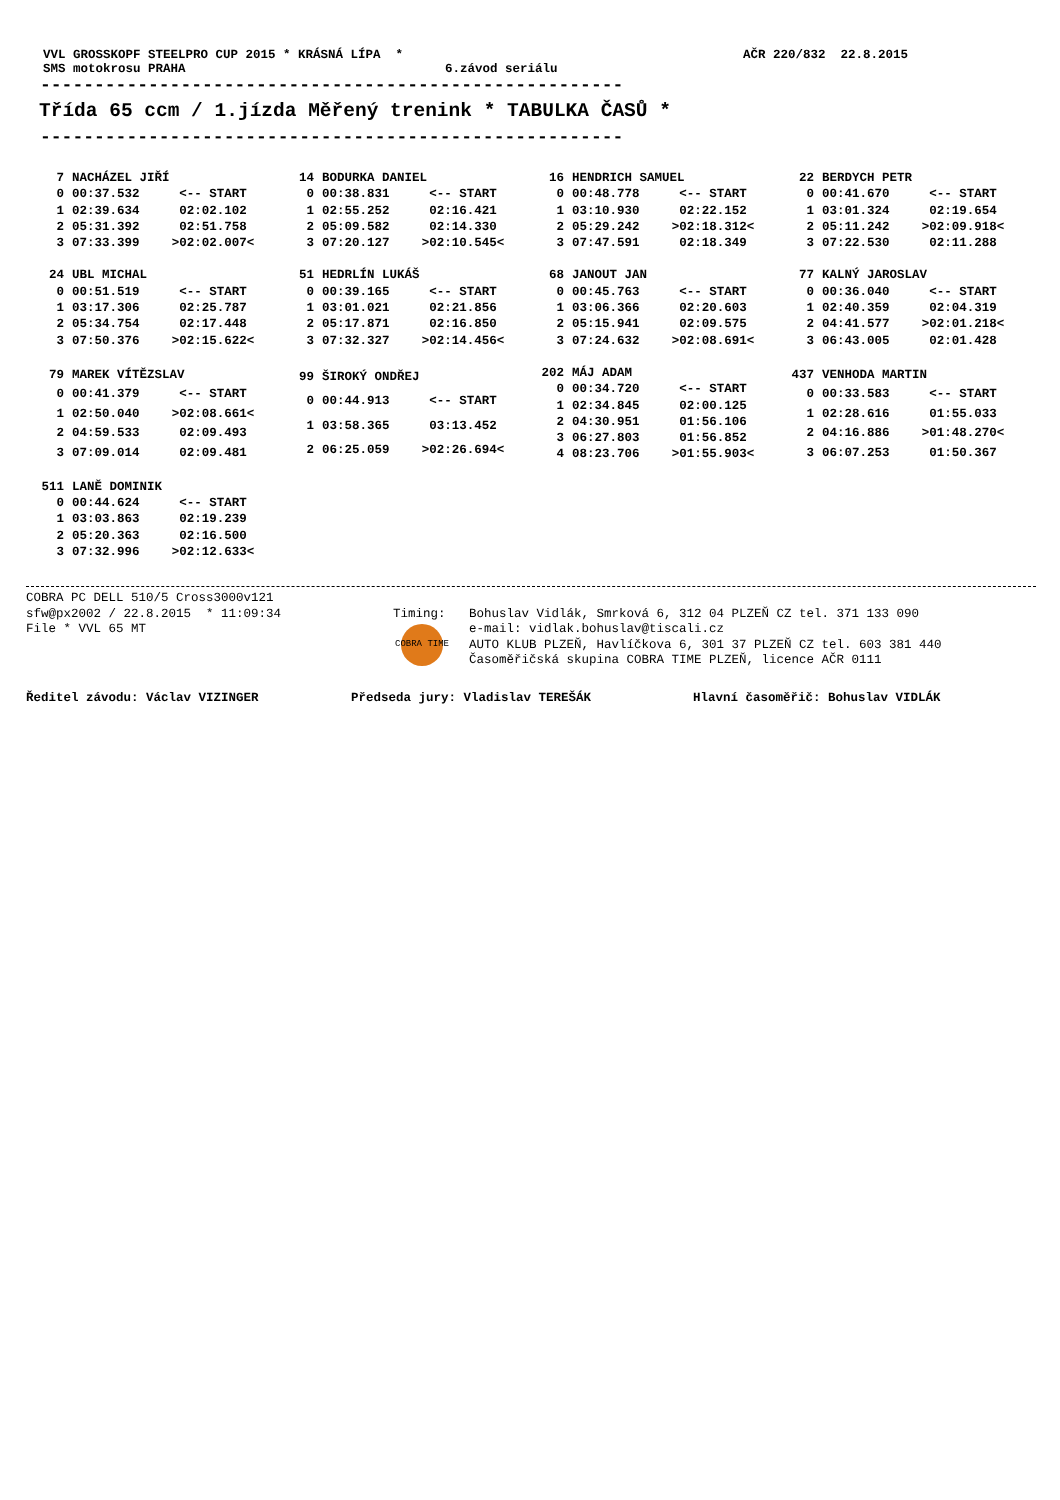VVL GROSSKOPF STEELPRO CUP 2015 * KRÁSNÁ LÍPA *
AČR 220/832 22.8.2015
SMS motokrosu PRAHA
6.závod seriálu
------------------------------------------------------
Třída 65 ccm / 1.jízda Měřený trenink * TABULKA ČASŮ *
------------------------------------------------------
| 7 | NACHÁZEL JIŘÍ | |
| 0 | 00:37.532 | <-- START |
| 1 | 02:39.634 | 02:02.102 |
| 2 | 05:31.392 | 02:51.758 |
| 3 | 07:33.399 | >02:02.007< |
| 14 | BODURKA DANIEL | |
| 0 | 00:38.831 | <-- START |
| 1 | 02:55.252 | 02:16.421 |
| 2 | 05:09.582 | 02:14.330 |
| 3 | 07:20.127 | >02:10.545< |
| 16 | HENDRICH SAMUEL | |
| 0 | 00:48.778 | <-- START |
| 1 | 03:10.930 | 02:22.152 |
| 2 | 05:29.242 | >02:18.312< |
| 3 | 07:47.591 | 02:18.349 |
| 22 | BERDYCH PETR | |
| 0 | 00:41.670 | <-- START |
| 1 | 03:01.324 | 02:19.654 |
| 2 | 05:11.242 | >02:09.918< |
| 3 | 07:22.530 | 02:11.288 |
| 24 | UBL MICHAL | |
| 0 | 00:51.519 | <-- START |
| 1 | 03:17.306 | 02:25.787 |
| 2 | 05:34.754 | 02:17.448 |
| 3 | 07:50.376 | >02:15.622< |
| 51 | HEDRLÍN LUKÁŠ | |
| 0 | 00:39.165 | <-- START |
| 1 | 03:01.021 | 02:21.856 |
| 2 | 05:17.871 | 02:16.850 |
| 3 | 07:32.327 | >02:14.456< |
| 68 | JANOUT JAN | |
| 0 | 00:45.763 | <-- START |
| 1 | 03:06.366 | 02:20.603 |
| 2 | 05:15.941 | 02:09.575 |
| 3 | 07:24.632 | >02:08.691< |
| 77 | KALNÝ JAROSLAV | |
| 0 | 00:36.040 | <-- START |
| 1 | 02:40.359 | 02:04.319 |
| 2 | 04:41.577 | >02:01.218< |
| 3 | 06:43.005 | 02:01.428 |
| 79 | MAREK VÍTĚZSLAV | |
| 0 | 00:41.379 | <-- START |
| 1 | 02:50.040 | >02:08.661< |
| 2 | 04:59.533 | 02:09.493 |
| 3 | 07:09.014 | 02:09.481 |
| 99 | ŠIROKÝ ONDŘEJ | |
| 0 | 00:44.913 | <-- START |
| 1 | 03:58.365 | 03:13.452 |
| 2 | 06:25.059 | >02:26.694< |
| 202 | MÁJ ADAM | |
| 0 | 00:34.720 | <-- START |
| 1 | 02:34.845 | 02:00.125 |
| 2 | 04:30.951 | 01:56.106 |
| 3 | 06:27.803 | 01:56.852 |
| 4 | 08:23.706 | >01:55.903< |
| 437 | VENHODA MARTIN | |
| 0 | 00:33.583 | <-- START |
| 1 | 02:28.616 | 01:55.033 |
| 2 | 04:16.886 | >01:48.270< |
| 3 | 06:07.253 | 01:50.367 |
| 511 | LANĚ DOMINIK | |
| 0 | 00:44.624 | <-- START |
| 1 | 03:03.863 | 02:19.239 |
| 2 | 05:20.363 | 02:16.500 |
| 3 | 07:32.996 | >02:12.633< |
COBRA PC DELL 510/5 Cross3000v121 sfw@px2002 / 22.8.2015 * 11:09:34 File * VVL 65 MT
Timing:
COBRA TIME
Bohuslav Vidlák, Smrková 6, 312 04 PLZEŇ CZ tel. 371 133 090 e-mail: vidlak.bohuslav@tiscali.cz AUTO KLUB PLZEŇ, Havlíčkova 6, 301 37 PLZEŇ CZ tel. 603 381 440 Časoměřičská skupina COBRA TIME PLZEŇ, licence AČR 0111
Ředitel závodu: Václav VIZINGER
Předseda jury: Vladislav TEREŠÁK
Hlavní časoměřič: Bohuslav VIDLÁK